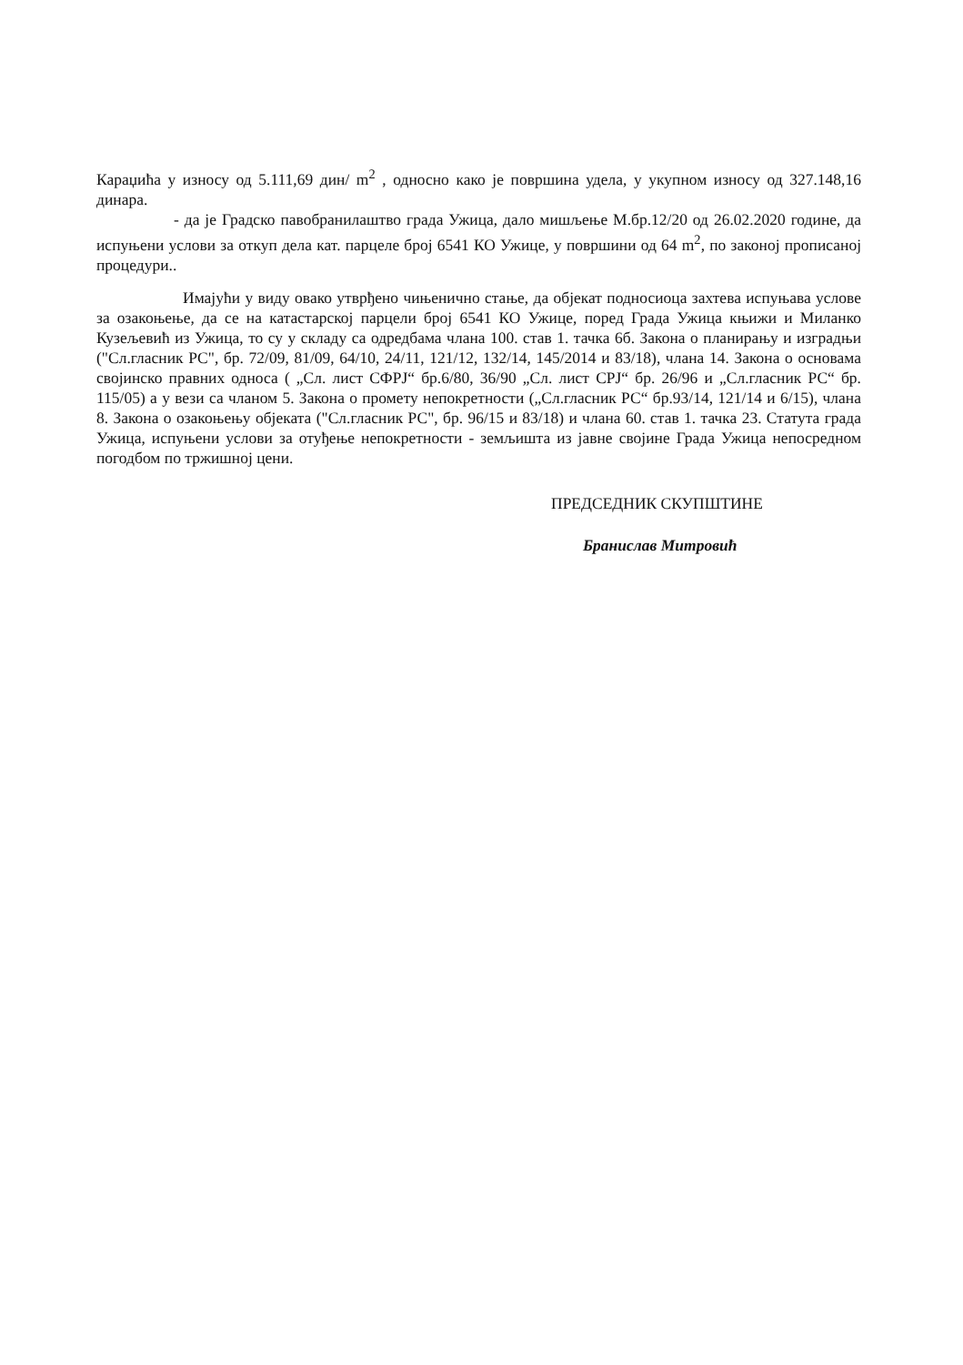Караџића у износу од 5.111,69 дин/ m<sup>2</sup> , односно како је површина удела, у укупном износу од 327.148,16 динара.
- да је Градско павобранилаштво града Ужица, дало мишљење М.бр.12/20 од 26.02.2020 године, да испуњени услови за откуп дела кат. парцеле број 6541 КО Ужице, у површини од 64 m<sup>2</sup>, по законој прописаној процедури..
Имајући у виду овако утврђено чињенично стање, да објекат подносиоца захтева испуњава услове за озакоњење, да се на катастарској парцели број 6541 КО Ужице, поред Града Ужица књижи и Миланко Кузељевић из Ужица, то су у складу са одредбама члана 100. став 1. тачка 6б. Закона о планирању и изградњи ("Сл.гласник РС", бр. 72/09, 81/09, 64/10, 24/11, 121/12, 132/14, 145/2014 и 83/18), члана 14. Закона о основама својинско правних односа ( „Сл. лист СФРЈ“ бр.6/80, 36/90 „Сл. лист СРЈ“ бр. 26/96 и „Сл.гласник РС“ бр. 115/05) а у вези са чланом 5. Закона о промету непокретности („Сл.гласник РС“ бр.93/14, 121/14 и 6/15), члана 8. Закона о озакоњењу објеката ("Сл.гласник РС", бр. 96/15 и 83/18) и члана 60. став 1. тачка 23. Статута града Ужица, испуњени услови за отуђење непокретности - земљишта из јавне својине Града Ужица непосредном погодбом по тржишној цени.
ПРЕДСЕДНИК СКУПШТИНЕ
Бранислав Митровић